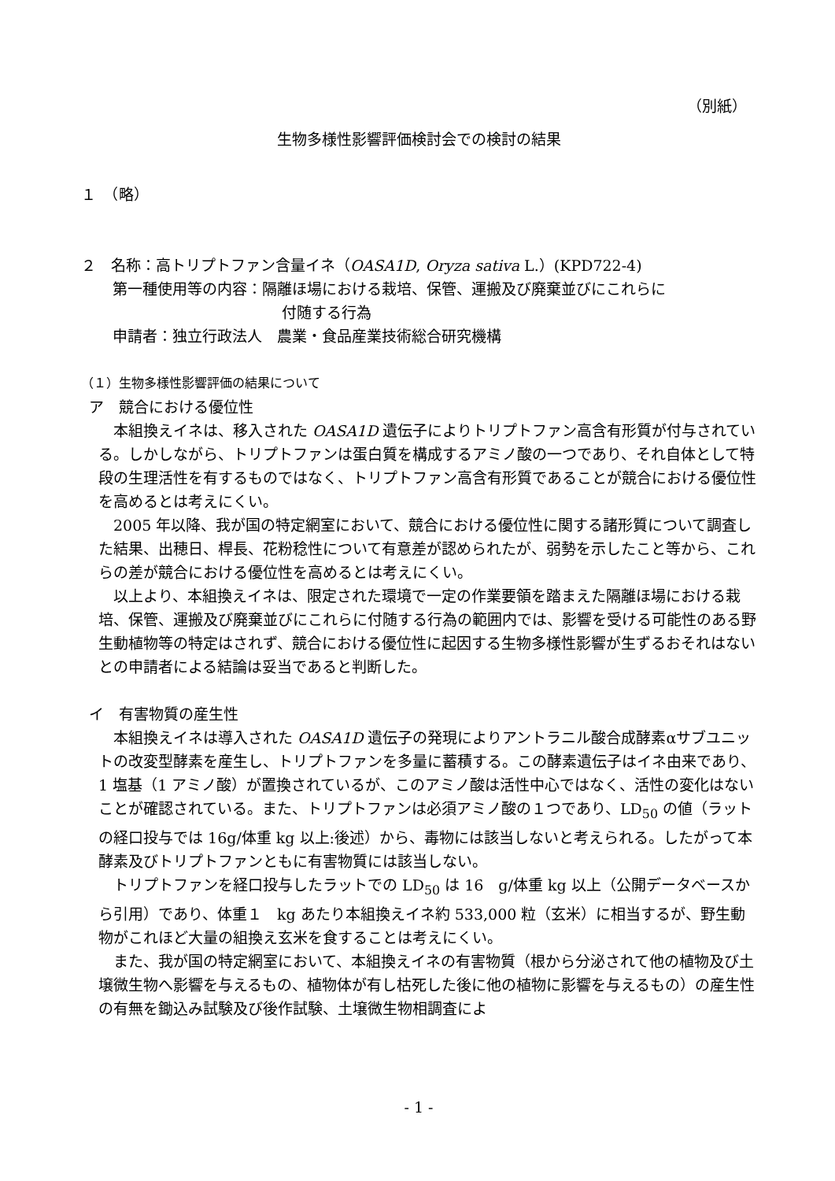（別紙）
生物多様性影響評価検討会での検討の結果
１　（略）
２　名称：高トリプトファン含量イネ（OASA1D, Oryza sativa L.）(KPD722-4)
第一種使用等の内容：隔離ほ場における栽培、保管、運搬及び廃棄並びにこれらに
付随する行為
申請者：独立行政法人　農業・食品産業技術総合研究機構
（１）生物多様性影響評価の結果について
ア　競合における優位性
本組換えイネは、移入された OASA1D 遺伝子によりトリプトファン高含有形質が付与されている。しかしながら、トリプトファンは蛋白質を構成するアミノ酸の一つであり、それ自体として特段の生理活性を有するものではなく、トリプトファン高含有形質であることが競合における優位性を高めるとは考えにくい。
2005 年以降、我が国の特定網室において、競合における優位性に関する諸形質について調査した結果、出穂日、桿長、花粉稔性について有意差が認められたが、弱勢を示したこと等から、これらの差が競合における優位性を高めるとは考えにくい。
以上より、本組換えイネは、限定された環境で一定の作業要領を踏まえた隔離ほ場における栽培、保管、運搬及び廃棄並びにこれらに付随する行為の範囲内では、影響を受ける可能性のある野生動植物等の特定はされず、競合における優位性に起因する生物多様性影響が生ずるおそれはないとの申請者による結論は妥当であると判断した。
イ　有害物質の産生性
本組換えイネは導入された OASA1D 遺伝子の発現によりアントラニル酸合成酵素αサブユニットの改変型酵素を産生し、トリプトファンを多量に蓄積する。この酵素遺伝子はイネ由来であり、1 塩基（1 アミノ酸）が置換されているが、このアミノ酸は活性中心ではなく、活性の変化はないことが確認されている。また、トリプトファンは必須アミノ酸の１つであり、LD<sub>50</sub> の値（ラットの経口投与では 16g/体重 kg 以上:後述）から、毒物には該当しないと考えられる。したがって本酵素及びトリプトファンともに有害物質には該当しない。
トリプトファンを経口投与したラットでの LD<sub>50</sub> は 16　g/体重 kg 以上（公開データベースから引用）であり、体重１　kg あたり本組換えイネ約 533,000 粒（玄米）に相当するが、野生動物がこれほど大量の組換え玄米を食することは考えにくい。
また、我が国の特定網室において、本組換えイネの有害物質（根から分泌されて他の植物及び土壌微生物へ影響を与えるもの、植物体が有し枯死した後に他の植物に影響を与えるもの）の産生性の有無を鋤込み試験及び後作試験、土壌微生物相調査によ
- 1 -